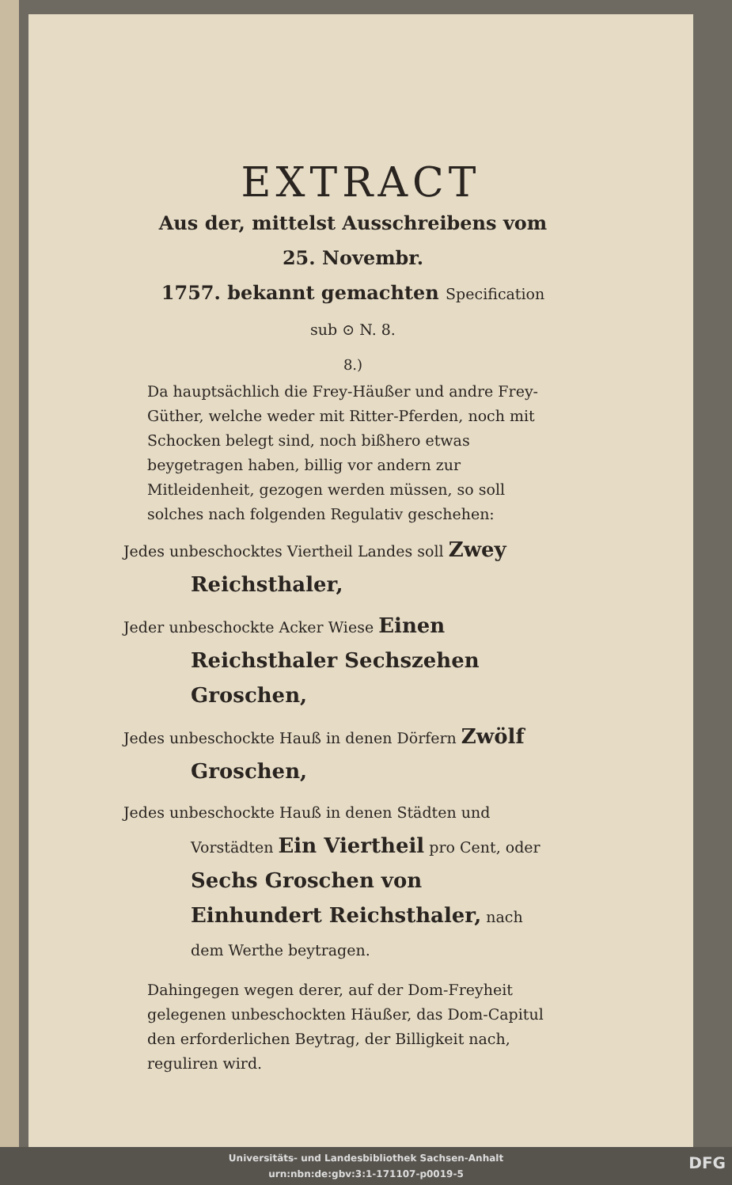EXTRACT
Aus der, mittelst Ausschreibens vom 25. Novembr.
1757. bekannt gemachten Specification
sub ⊙ N. 8.
8.)
Da hauptsächlich die Frey-Häußer und andre Frey-Güther, welche weder mit Ritter-Pferden, noch mit Schocken belegt sind, noch bißhero etwas beygetragen haben, billig vor andern zur Mitleidenheit, gezogen werden müssen, so soll solches nach folgenden Regulativ geschehen:
Jedes unbeschocktes Viertheil Landes soll Zwey Reichsthaler,
Jeder unbeschockte Acker Wiese Einen Reichsthaler Sechszehen Groschen,
Jedes unbeschockte Hauß in denen Dörfern Zwölf Groschen,
Jedes unbeschockte Hauß in denen Städten und Vorstädten Ein Viertheil pro Cent, oder Sechs Groschen von Einhundert Reichsthaler, nach dem Werthe beytragen.
Dahingegen wegen derer, auf der Dom-Freyheit gelegenen unbeschockten Häußer, das Dom-Capitul den erforderlichen Beytrag, der Billigkeit nach, reguliren wird.
Universitäts- und Landesbibliothek Sachsen-Anhalt
urn:nbn:de:gbv:3:1-171107-p0019-5
DFG